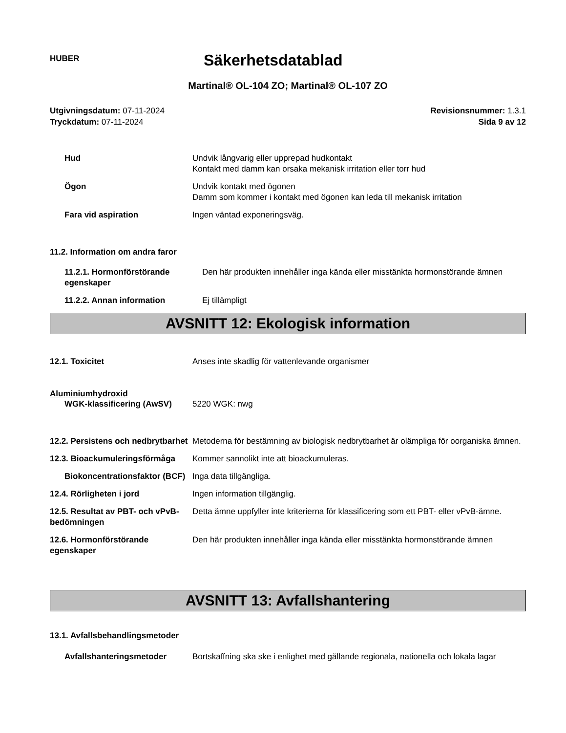HUBER
Säkerhetsdatablad
Martinal® OL-104 ZO; Martinal® OL-107 ZO
Utgivningsdatum: 07-11-2024
Tryckdatum: 07-11-2024
Revisionsnummer: 1.3.1
Sida 9 av 12
Hud Undvik långvarig eller upprepad hudkontakt
Kontakt med damm kan orsaka mekanisk irritation eller torr hud
Ögon Undvik kontakt med ögonen
Damm som kommer i kontakt med ögonen kan leda till mekanisk irritation
Fara vid aspiration Ingen väntad exponeringsväg.
11.2. Information om andra faror
11.2.1. Hormonförstörande egenskaper
Den här produkten innehåller inga kända eller misstänkta hormonstörande ämnen
11.2.2. Annan information Ej tillämpligt
AVSNITT 12: Ekologisk information
12.1. Toxicitet Anses inte skadlig för vattenlevande organismer
Aluminiumhydroxid
WGK-klassificering (AwSV) 5220 WGK: nwg
12.2. Persistens och nedbrytbarhet
Metoderna för bestämning av biologisk nedbrytbarhet är olämpliga för oorganiska ämnen.
12.3. Bioackumuleringsförmåga
Kommer sannolikt inte att bioackumuleras.
Biokoncentrationsfaktor (BCF)
Inga data tillgängliga.
12.4. Rörligheten i jord Ingen information tillgänglig.
12.5. Resultat av PBT- och vPvB-bedömningen
Detta ämne uppfyller inte kriterierna för klassificering som ett PBT- eller vPvB-ämne.
12.6. Hormonförstörande egenskaper
Den här produkten innehåller inga kända eller misstänkta hormonstörande ämnen
AVSNITT 13: Avfallshantering
13.1. Avfallsbehandlingsmetoder
Avfallshanteringsmetoder Bortskaffning ska ske i enlighet med gällande regionala, nationella och lokala lagar